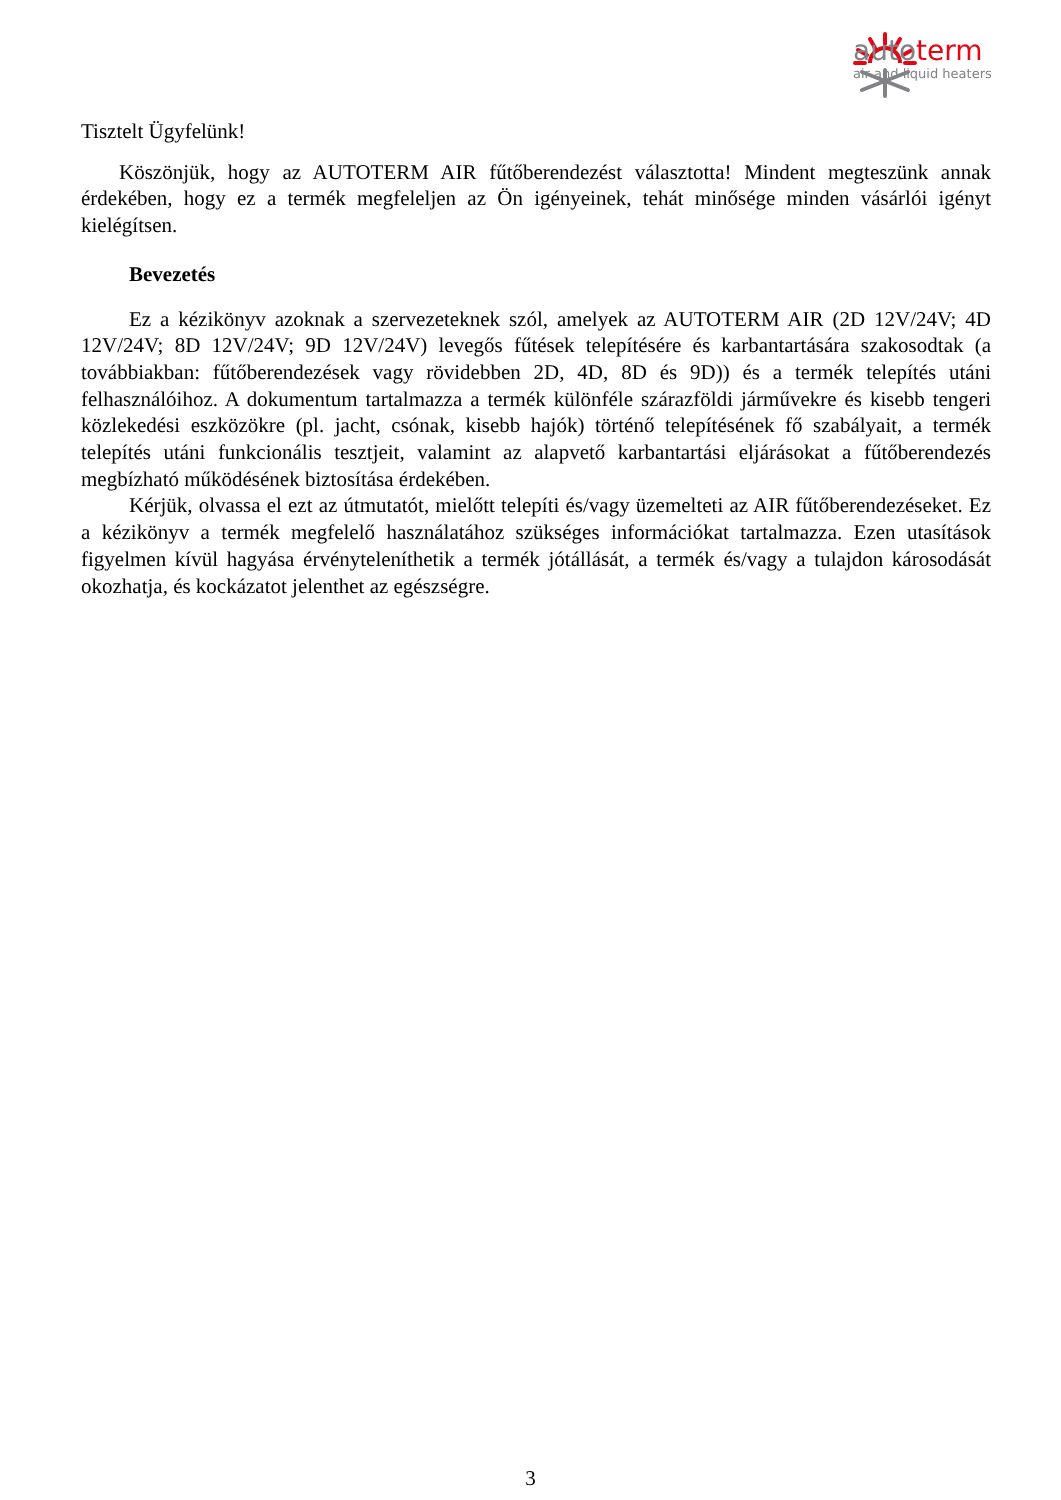autoterm
air and liquid heaters
Tisztelt Ügyfelünk!
Köszönjük, hogy az AUTOTERM AIR fűtőberendezést választotta! Mindent megteszünk annak érdekében, hogy ez a termék megfeleljen az Ön igényeinek, tehát minősége minden vásárlói igényt kielégítsen.
Bevezetés
Ez a kézikönyv azoknak a szervezeteknek szól, amelyek az AUTOTERM AIR (2D 12V/24V; 4D 12V/24V; 8D 12V/24V; 9D 12V/24V) levegős fűtések telepítésére és karbantartására szakosodtak (a továbbiakban: fűtőberendezések vagy rövidebben 2D, 4D, 8D és 9D)) és a termék telepítés utáni felhasználóihoz. A dokumentum tartalmazza a termék különféle szárazföldi járművekre és kisebb tengeri közlekedési eszközökre (pl. jacht, csónak, kisebb hajók) történő telepítésének fő szabályait, a termék telepítés utáni funkcionális tesztjeit, valamint az alapvető karbantartási eljárásokat a fűtőberendezés megbízható működésének biztosítása érdekében.
Kérjük, olvassa el ezt az útmutatót, mielőtt telepíti és/vagy üzemelteti az AIR fűtőberendezéseket. Ez a kézikönyv a termék megfelelő használatához szükséges információkat tartalmazza. Ezen utasítások figyelmen kívül hagyása érvényteleníthetik a termék jótállását, a termék és/vagy a tulajdon károsodását okozhatja, és kockázatot jelenthet az egészségre.
3